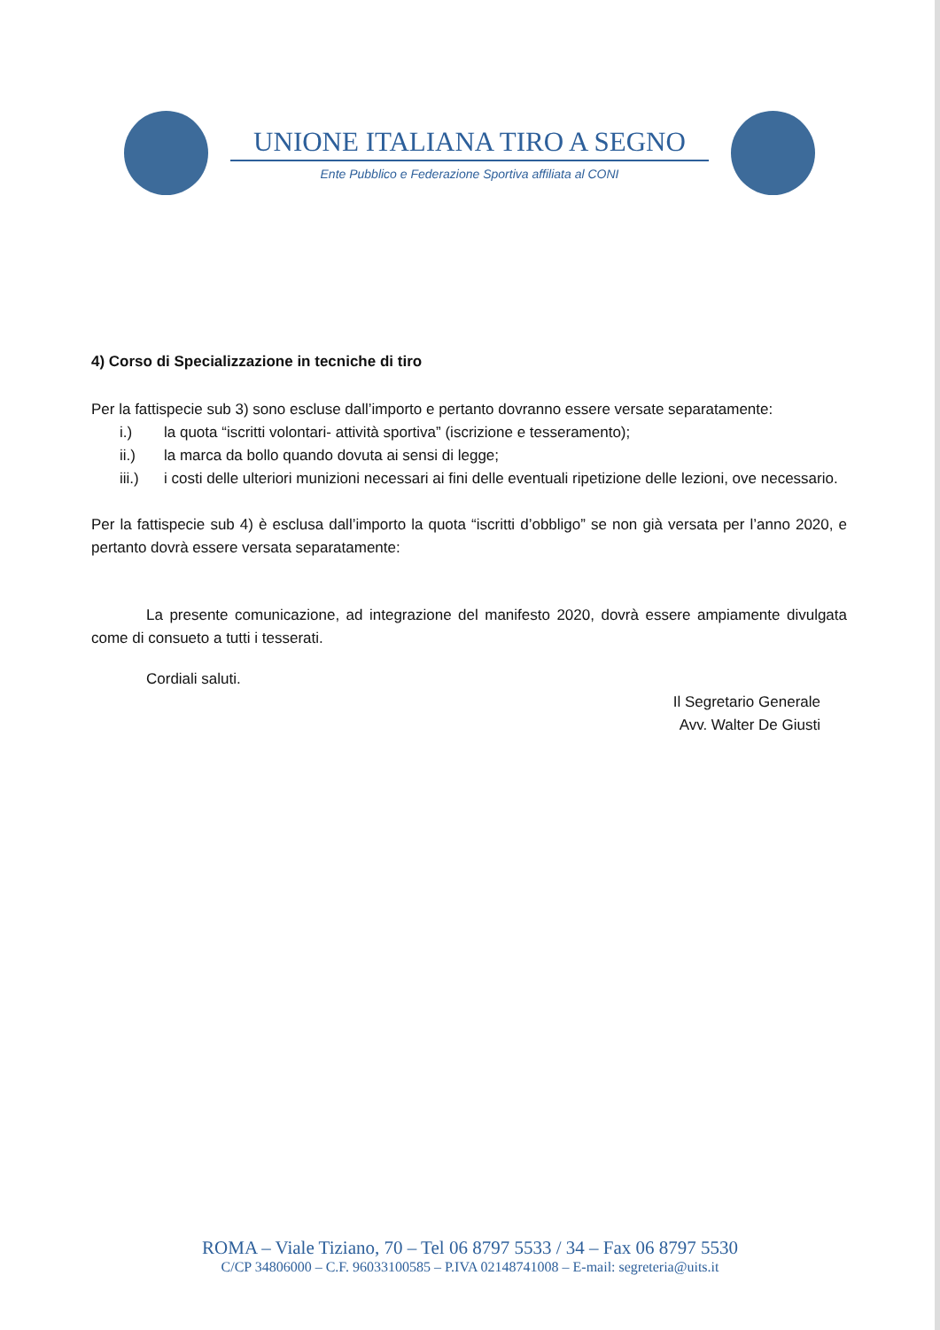UNIONE ITALIANA TIRO A SEGNO
Ente Pubblico e Federazione Sportiva affiliata al CONI
4) Corso di Specializzazione in tecniche di tiro
Per la fattispecie sub 3) sono escluse dall’importo e pertanto dovranno essere versate separatamente:
i.) la quota “iscritti volontari- attività sportiva” (iscrizione e tesseramento);
ii.) la marca da bollo quando dovuta ai sensi di legge;
iii.) i costi delle ulteriori munizioni necessari ai fini delle eventuali ripetizione delle lezioni, ove necessario.
Per la fattispecie sub 4) è esclusa dall’importo la quota “iscritti d’obbligo” se non già versata per l’anno 2020, e pertanto dovrà essere versata separatamente:
La presente comunicazione, ad integrazione del manifesto 2020, dovrà essere ampiamente divulgata come di consueto a tutti i tesserati.
Cordiali saluti.
Il Segretario Generale
Avv. Walter De Giusti
ROMA – Viale Tiziano, 70 – Tel 06 8797 5533 / 34 – Fax 06 8797 5530
C/CP 34806000 – C.F. 96033100585 – P.IVA 02148741008 – E-mail: segreteria@uits.it